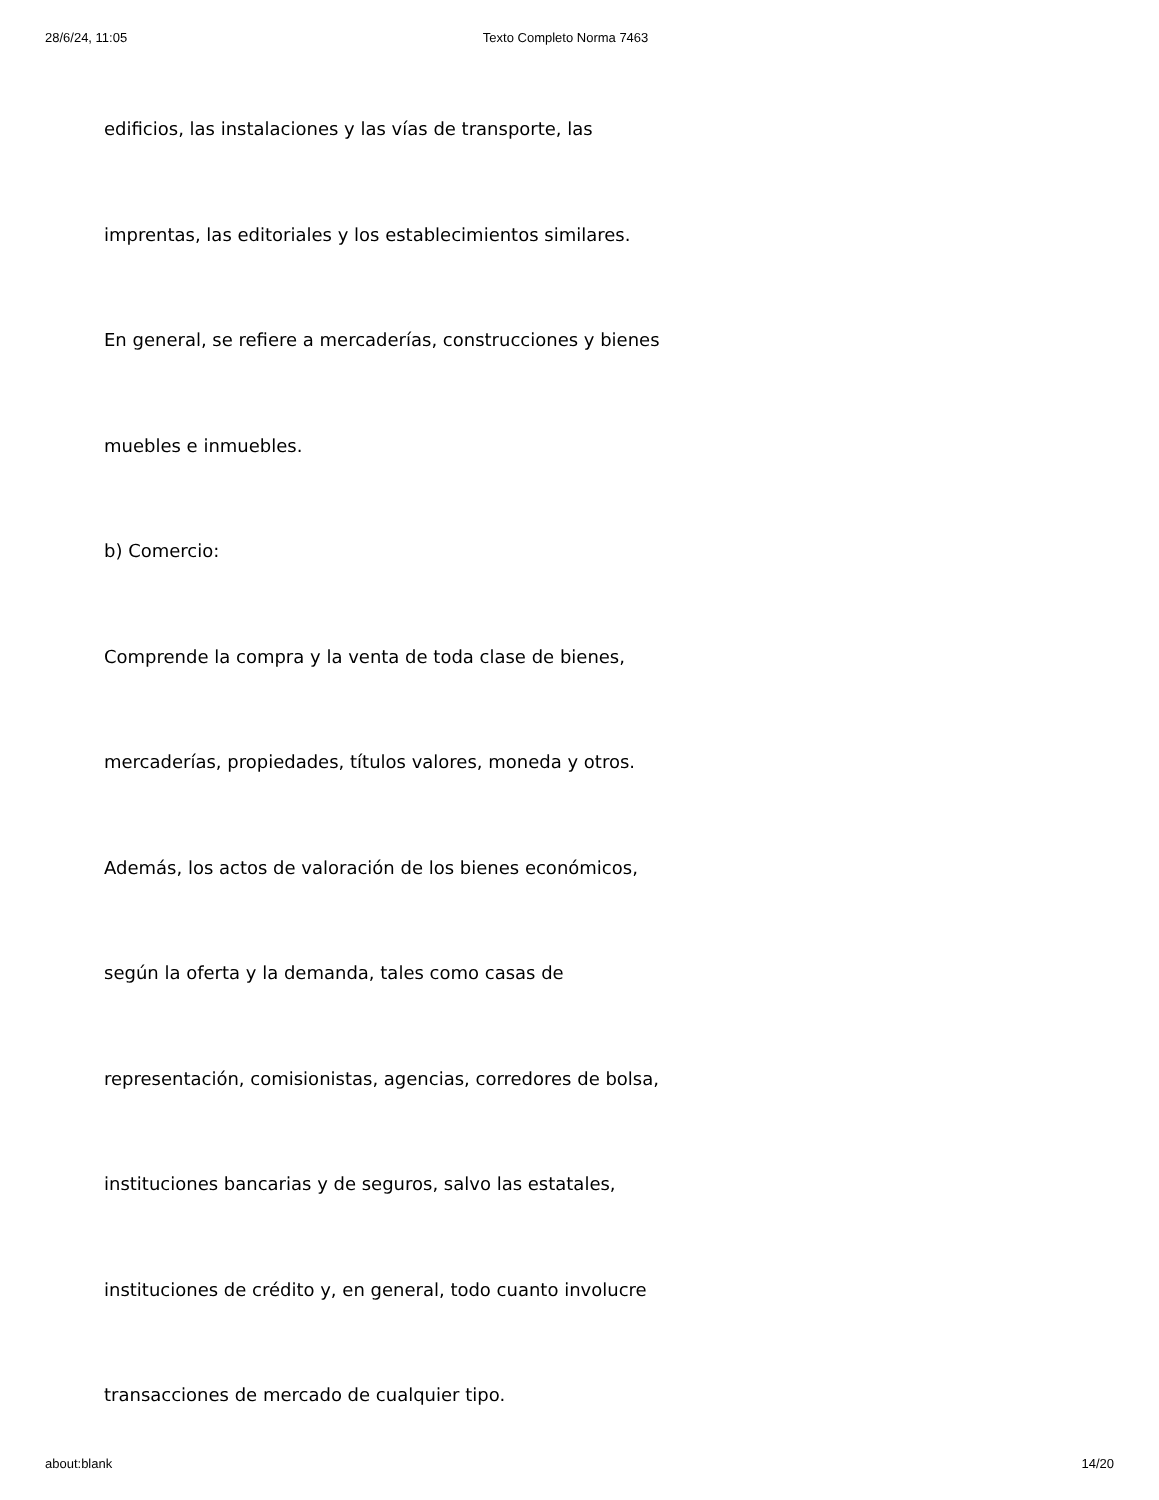28/6/24, 11:05 Texto Completo Norma 7463
edificios, las instalaciones y las vías de transporte, las
imprentas, las editoriales y los establecimientos similares.
En general, se refiere a mercaderías, construcciones y bienes
muebles e inmuebles.
b) Comercio:
Comprende la compra y la venta de toda clase de bienes,
mercaderías, propiedades, títulos valores, moneda y otros.
Además, los actos de valoración de los bienes económicos,
según la oferta y la demanda, tales como casas de
representación, comisionistas, agencias, corredores de bolsa,
instituciones bancarias y de seguros, salvo las estatales,
instituciones de crédito y, en general, todo cuanto involucre
transacciones de mercado de cualquier tipo.
about:blank 14/20